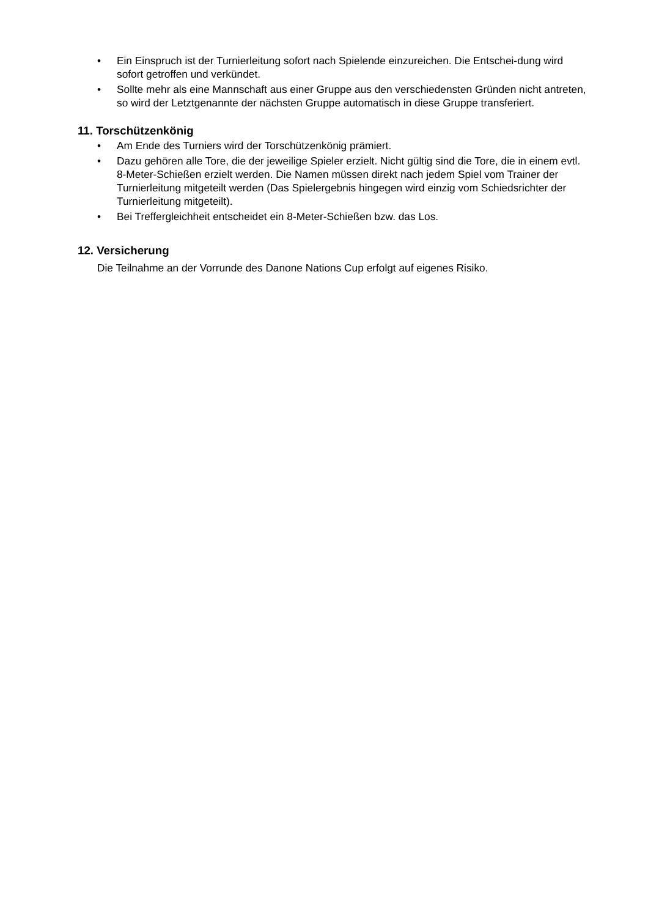• Ein Einspruch ist der Turnierleitung sofort nach Spielende einzureichen. Die Entschei-dung wird sofort getroffen und verkündet.
• Sollte mehr als eine Mannschaft aus einer Gruppe aus den verschiedensten Gründen nicht antreten, so wird der Letztgenannte der nächsten Gruppe automatisch in diese Gruppe transferiert.
11. Torschützenkönig
• Am Ende des Turniers wird der Torschützenkönig prämiert.
• Dazu gehören alle Tore, die der jeweilige Spieler erzielt. Nicht gültig sind die Tore, die in einem evtl. 8-Meter-Schießen erzielt werden. Die Namen müssen direkt nach jedem Spiel vom Trainer der Turnierleitung mitgeteilt werden (Das Spielergebnis hingegen wird einzig vom Schiedsrichter der Turnierleitung mitgeteilt).
• Bei Treffergleichheit entscheidet ein 8-Meter-Schießen bzw. das Los.
12. Versicherung
Die Teilnahme an der Vorrunde des Danone Nations Cup erfolgt auf eigenes Risiko.